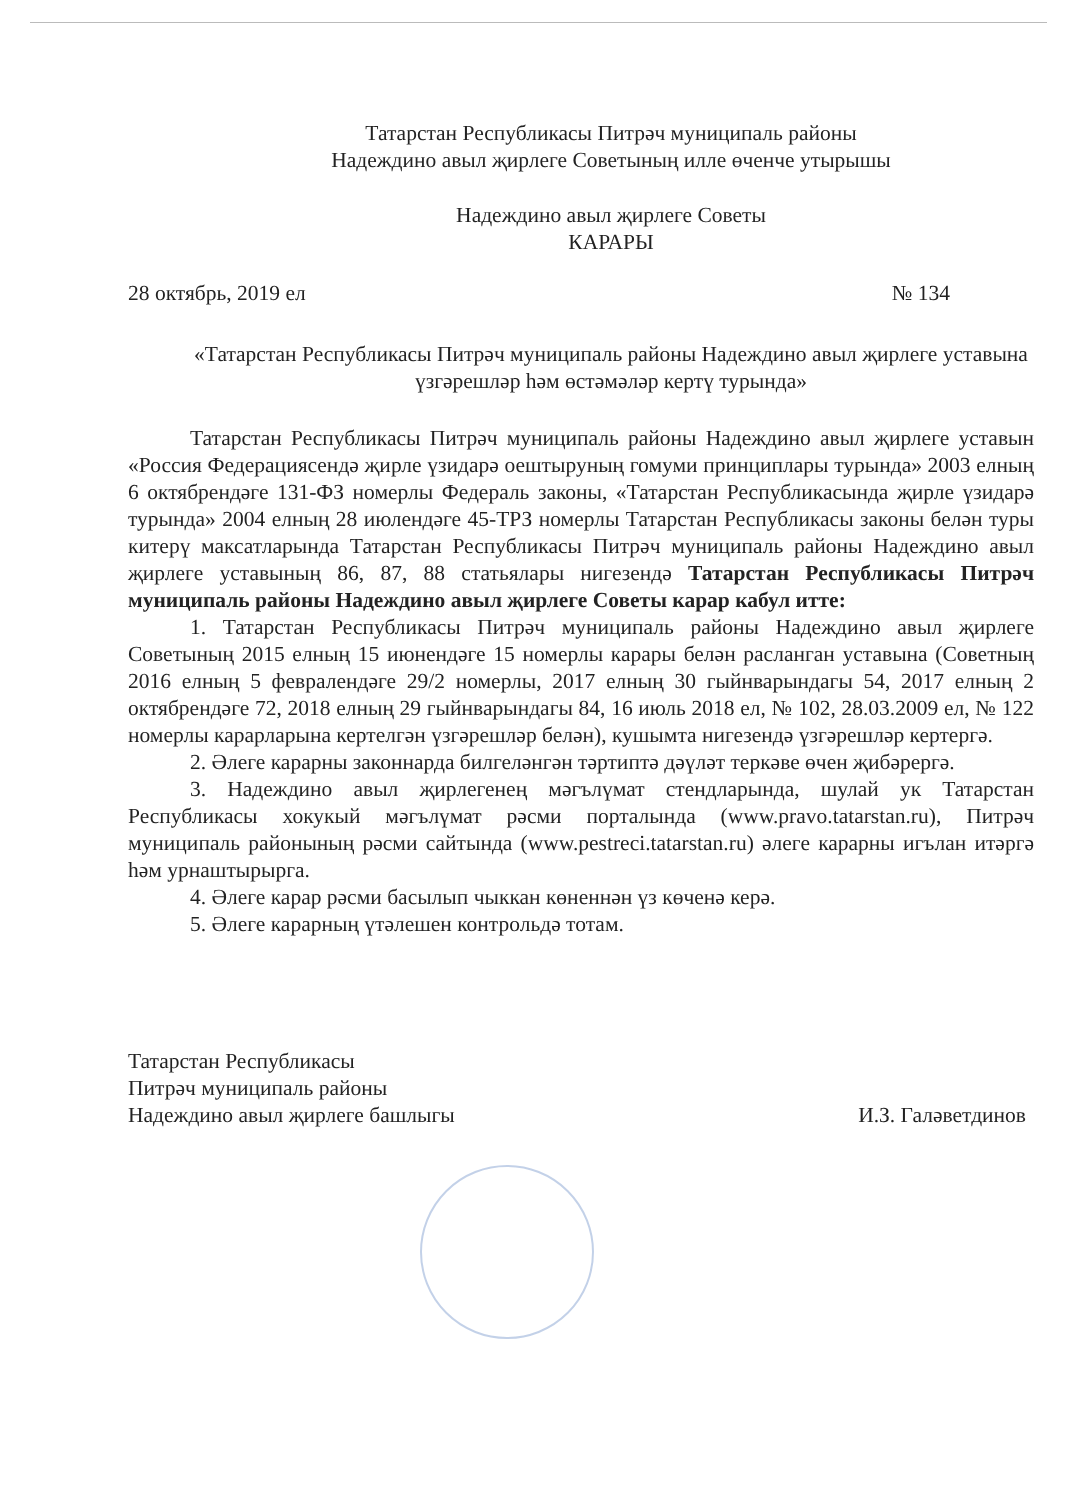Татарстан Республикасы Питрәч муниципаль районы
Надеждино авыл җирлеге Советының илле өченче утырышы
Надеждино авыл җирлеге Советы
КАРАРЫ
28 октябрь, 2019 ел № 134
«Татарстан Республикасы Питрәч муниципаль районы Надеждино авыл җирлеге уставына үзгәрешләр һәм өстәмәләр кертү турында»
Татарстан Республикасы Питрәч муниципаль районы Надеждино авыл җирлеге уставын «Россия Федерациясендә җирле үзидарә оештыруның гомуми принциплары турында» 2003 елның 6 октябрендәге 131-ФЗ номерлы Федераль законы, «Татарстан Республикасында җирле үзидарә турында» 2004 елның 28 июлендәге 45-ТРЗ номерлы Татарстан Республикасы законы белән туры китерү максатларында Татарстан Республикасы Питрәч муниципаль районы Надеждино авыл җирлеге уставының 86, 87, 88 статьялары нигезендә Татарстан Республикасы Питрәч муниципаль районы Надеждино авыл җирлеге Советы карар кабул итте:
1. Татарстан Республикасы Питрәч муниципаль районы Надеждино авыл җирлеге Советының 2015 елның 15 июнендәге 15 номерлы карары белән расланган уставына (Советның 2016 елның 5 февралендәге 29/2 номерлы, 2017 елның 30 гыйнварындагы 54, 2017 елның 2 октябрендәге 72, 2018 елның 29 гыйнварындагы 84, 16 июль 2018 ел, № 102, 28.03.2009 ел, № 122 номерлы карарларына кертелгән үзгәрешләр белән), кушымта нигезендә үзгәрешләр кертергә.
2. Әлеге карарны законнарда билгеләнгән тәртиптә дәүләт теркәве өчен җибәрергә.
3. Надеждино авыл җирлегенең мәгълүмат стендларында, шулай ук Татарстан Республикасы хокукый мәгълүмат рәсми порталында (www.pravo.tatarstan.ru), Питрәч муниципаль районының рәсми сайтында (www.pestreci.tatarstan.ru) әлеге карарны игълан итәргә һәм урнаштырырга.
4. Әлеге карар рәсми басылып чыккан көненнән үз көченә керә.
5. Әлеге карарның үтәлешен контрольдә тотам.
Татарстан Республикасы
Питрәч муниципаль районы
Надеждино авыл җирлеге башлыгы
И.З. Галәветдинов